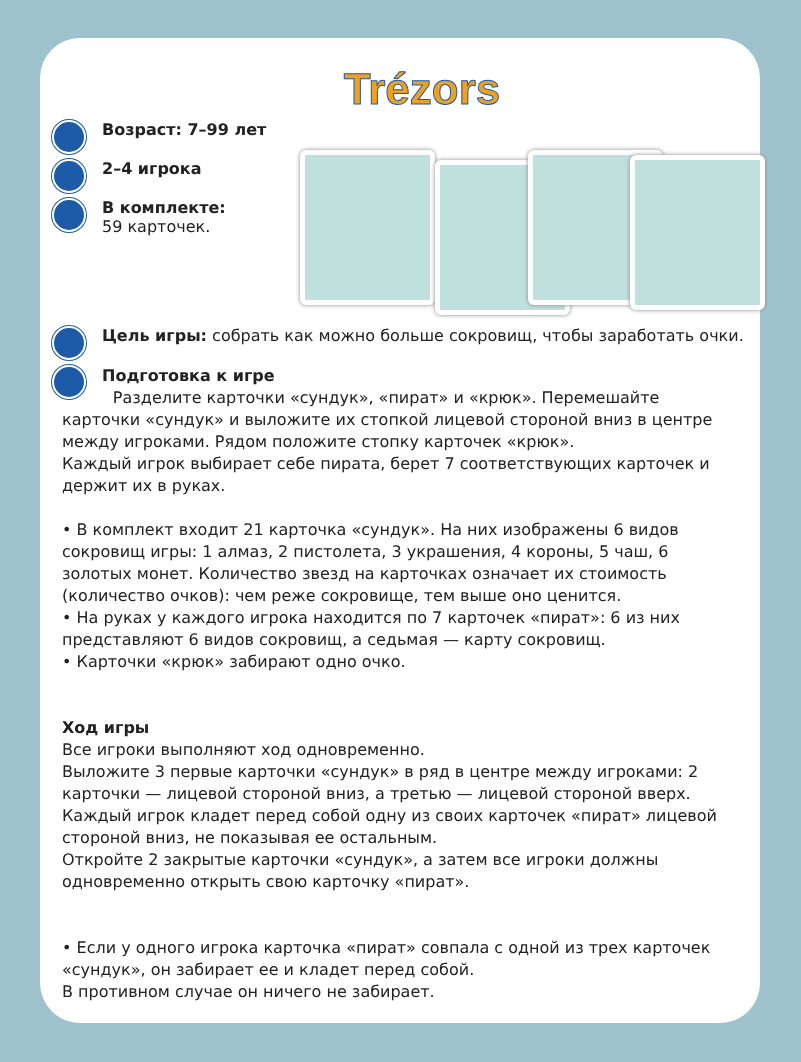Trézors
Возраст: 7–99 лет
2–4 игрока
В комплекте:
59 карточек.
Цель игры: собрать как можно больше сокровищ, чтобы заработать очки.
Подготовка к игре
Разделите карточки «сундук», «пират» и «крюк». Перемешайте карточки «сундук» и выложите их стопкой лицевой стороной вниз в центре между игроками. Рядом положите стопку карточек «крюк».
Каждый игрок выбирает себе пирата, берет 7 соответствующих карточек и держит их в руках.
• В комплект входит 21 карточка «сундук». На них изображены 6 видов сокровищ игры: 1 алмаз, 2 пистолета, 3 украшения, 4 короны, 5 чаш, 6 золотых монет. Количество звезд на карточках означает их стоимость (количество очков): чем реже сокровище, тем выше оно ценится.
• На руках у каждого игрока находится по 7 карточек «пират»: 6 из них представляют 6 видов сокровищ, а седьмая — карту сокровищ.
• Карточки «крюк» забирают одно очко.
Ход игры
Все игроки выполняют ход одновременно.
Выложите 3 первые карточки «сундук» в ряд в центре между игроками: 2 карточки — лицевой стороной вниз, а третью — лицевой стороной вверх.
Каждый игрок кладет перед собой одну из своих карточек «пират» лицевой стороной вниз, не показывая ее остальным.
Откройте 2 закрытые карточки «сундук», а затем все игроки должны одновременно открыть свою карточку «пират».
• Если у одного игрока карточка «пират» совпала с одной из трех карточек «сундук», он забирает ее и кладет перед собой.
В противном случае он ничего не забирает.